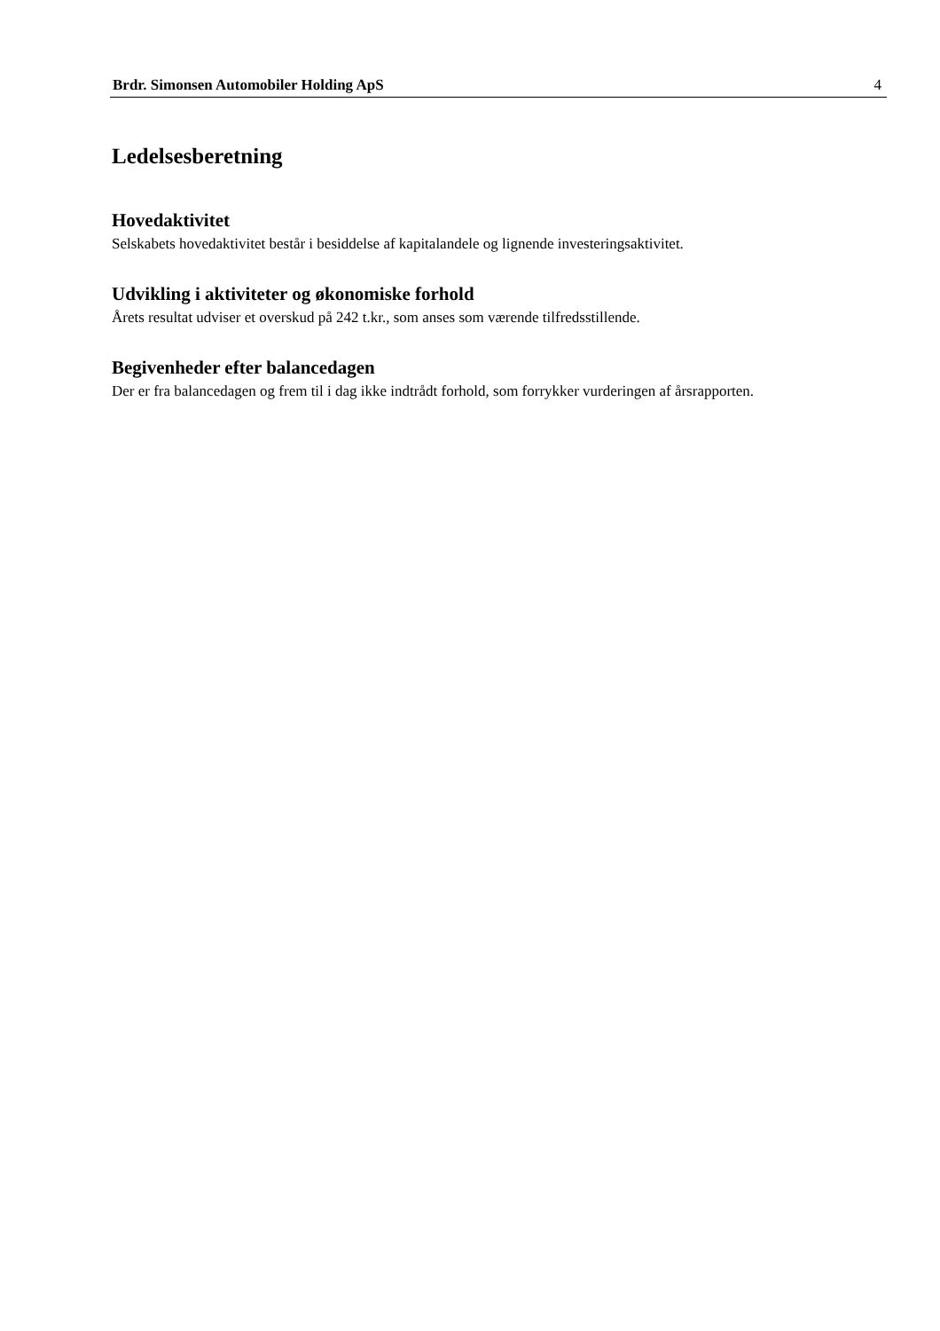Brdr. Simonsen Automobiler Holding ApS 4
Ledelsesberetning
Hovedaktivitet
Selskabets hovedaktivitet består i besiddelse af kapitalandele og lignende investeringsaktivitet.
Udvikling i aktiviteter og økonomiske forhold
Årets resultat udviser et overskud på 242 t.kr., som anses som værende tilfredsstillende.
Begivenheder efter balancedagen
Der er fra balancedagen og frem til i dag ikke indtrådt forhold, som forrykker vurderingen af årsrapporten.